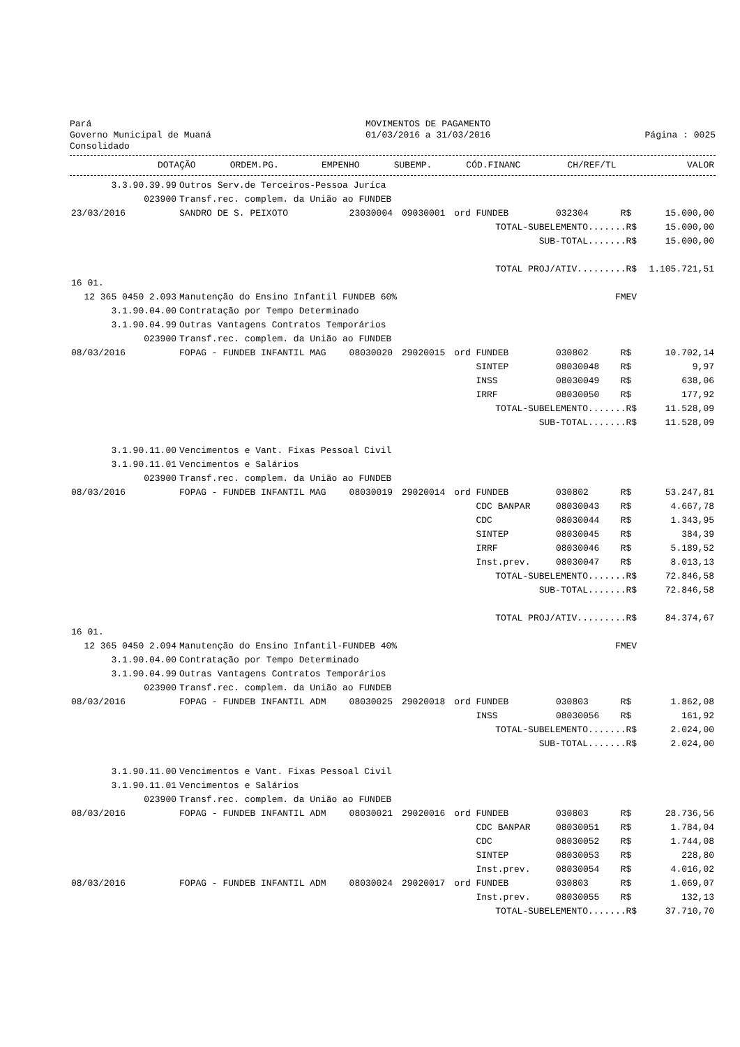Pará
Governo Municipal de Muaná
Consolidado
MOVIMENTOS DE PAGAMENTO
01/03/2016 a 31/03/2016
Página : 0025
| | DOTAÇÃO | ORDEM.PG. | EMPENHO | SUBEMP. | CÓD.FINANC | CH/REF/TL | | VALOR |
| --- | --- | --- | --- | --- | --- | --- | --- | --- |
| 3.3.90.39.99 | Outros Serv.de Terceiros-Pessoa Juríca | | | | | | | |
| 023900 | Transf.rec. complem. da União ao FUNDEB | | | | | | | |
| 23/03/2016 | SANDRO DE S. PEIXOTO | 23030004 | 09030001 | ord | FUNDEB | 032304 | R$ | 15.000,00 |
| | | | | | TOTAL-SUBELEMENTO.......R$ | | | 15.000,00 |
| | | | | | SUB-TOTAL.......R$ | | | 15.000,00 |
| | | | | | TOTAL PROJ/ATIV.........R$ | | | 1.105.721,51 |
| 16 01. | | | | | | | | |
| 12 365 0450 2.093 | Manutenção do Ensino Infantil FUNDEB 60% | | | | | FMEV | | |
| 3.1.90.04.00 | Contratação por Tempo Determinado | | | | | | | |
| 3.1.90.04.99 | Outras Vantagens Contratos Temporários | | | | | | | |
| 023900 | Transf.rec. complem. da União ao FUNDEB | | | | | | | |
| 08/03/2016 | FOPAG - FUNDEB INFANTIL MAG | 08030020 | 29020015 | ord | FUNDEB | 030802 | R$ | 10.702,14 |
| | | | | | SINTEP | 08030048 | R$ | 9,97 |
| | | | | | INSS | 08030049 | R$ | 638,06 |
| | | | | | IRRF | 08030050 | R$ | 177,92 |
| | | | | | TOTAL-SUBELEMENTO.......R$ | | | 11.528,09 |
| | | | | | SUB-TOTAL.......R$ | | | 11.528,09 |
| 3.1.90.11.00 | Vencimentos e Vant. Fixas Pessoal Civil | | | | | | | |
| 3.1.90.11.01 | Vencimentos e Salários | | | | | | | |
| 023900 | Transf.rec. complem. da União ao FUNDEB | | | | | | | |
| 08/03/2016 | FOPAG - FUNDEB INFANTIL MAG | 08030019 | 29020014 | ord | FUNDEB | 030802 | R$ | 53.247,81 |
| | | | | | CDC BANPAR | 08030043 | R$ | 4.667,78 |
| | | | | | CDC | 08030044 | R$ | 1.343,95 |
| | | | | | SINTEP | 08030045 | R$ | 384,39 |
| | | | | | IRRF | 08030046 | R$ | 5.189,52 |
| | | | | | Inst.prev. | 08030047 | R$ | 8.013,13 |
| | | | | | TOTAL-SUBELEMENTO.......R$ | | | 72.846,58 |
| | | | | | SUB-TOTAL.......R$ | | | 72.846,58 |
| | | | | | TOTAL PROJ/ATIV.........R$ | | | 84.374,67 |
| 16 01. | | | | | | | | |
| 12 365 0450 2.094 | Manutenção do Ensino Infantil-FUNDEB 40% | | | | | FMEV | | |
| 3.1.90.04.00 | Contratação por Tempo Determinado | | | | | | | |
| 3.1.90.04.99 | Outras Vantagens Contratos Temporários | | | | | | | |
| 023900 | Transf.rec. complem. da União ao FUNDEB | | | | | | | |
| 08/03/2016 | FOPAG - FUNDEB INFANTIL ADM | 08030025 | 29020018 | ord | FUNDEB | 030803 | R$ | 1.862,08 |
| | | | | | INSS | 08030056 | R$ | 161,92 |
| | | | | | TOTAL-SUBELEMENTO.......R$ | | | 2.024,00 |
| | | | | | SUB-TOTAL.......R$ | | | 2.024,00 |
| 3.1.90.11.00 | Vencimentos e Vant. Fixas Pessoal Civil | | | | | | | |
| 3.1.90.11.01 | Vencimentos e Salários | | | | | | | |
| 023900 | Transf.rec. complem. da União ao FUNDEB | | | | | | | |
| 08/03/2016 | FOPAG - FUNDEB INFANTIL ADM | 08030021 | 29020016 | ord | FUNDEB | 030803 | R$ | 28.736,56 |
| | | | | | CDC BANPAR | 08030051 | R$ | 1.784,04 |
| | | | | | CDC | 08030052 | R$ | 1.744,08 |
| | | | | | SINTEP | 08030053 | R$ | 228,80 |
| | | | | | Inst.prev. | 08030054 | R$ | 4.016,02 |
| 08/03/2016 | FOPAG - FUNDEB INFANTIL ADM | 08030024 | 29020017 | ord | FUNDEB | 030803 | R$ | 1.069,07 |
| | | | | | Inst.prev. | 08030055 | R$ | 132,13 |
| | | | | | TOTAL-SUBELEMENTO.......R$ | | | 37.710,70 |